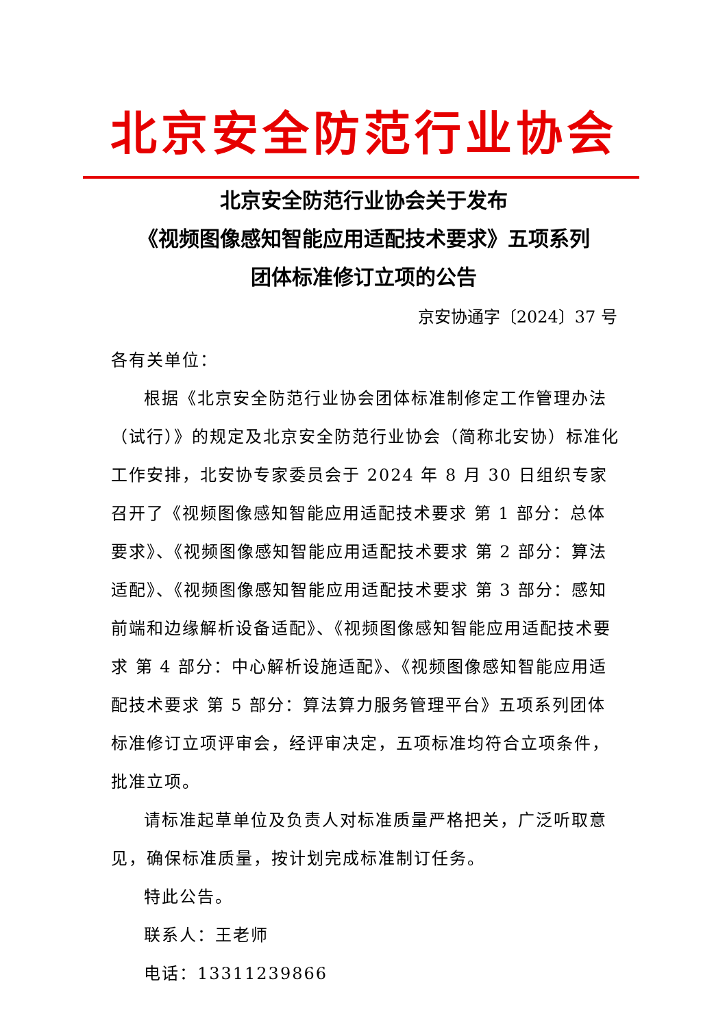北京安全防范行业协会
北京安全防范行业协会关于发布
《视频图像感知智能应用适配技术要求》五项系列
团体标准修订立项的公告
京安协通字〔2024〕37 号
各有关单位：
根据《北京安全防范行业协会团体标准制修定工作管理办法（试行）》的规定及北京安全防范行业协会（简称北安协）标准化工作安排，北安协专家委员会于 2024 年 8 月 30 日组织专家召开了《视频图像感知智能应用适配技术要求 第 1 部分：总体要求》、《视频图像感知智能应用适配技术要求 第 2 部分：算法适配》、《视频图像感知智能应用适配技术要求 第 3 部分：感知前端和边缘解析设备适配》、《视频图像感知智能应用适配技术要求 第 4 部分：中心解析设施适配》、《视频图像感知智能应用适配技术要求 第 5 部分：算法算力服务管理平台》五项系列团体标准修订立项评审会，经评审决定，五项标准均符合立项条件，批准立项。
请标准起草单位及负责人对标准质量严格把关，广泛听取意见，确保标准质量，按计划完成标准制订任务。
特此公告。
联系人：王老师
电话：13311239866